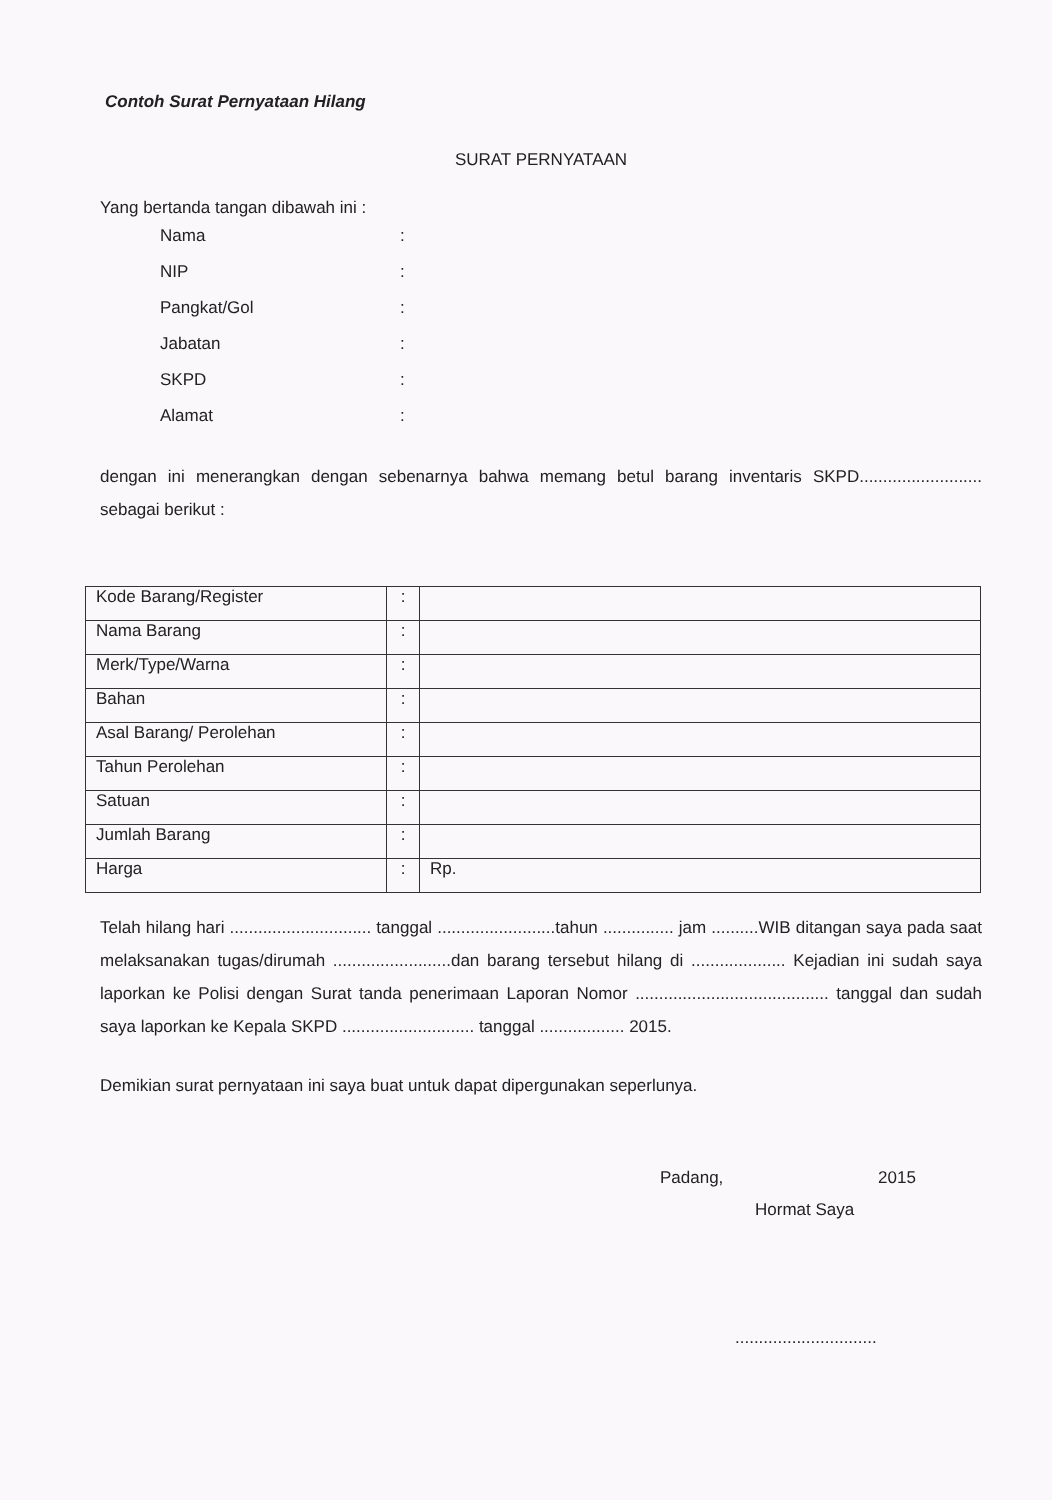Contoh Surat Pernyataan Hilang
SURAT PERNYATAAN
Yang bertanda tangan dibawah ini :
| Nama | : |
| NIP | : |
| Pangkat/Gol | : |
| Jabatan | : |
| SKPD | : |
| Alamat | : |
dengan ini menerangkan dengan sebenarnya bahwa memang betul barang inventaris SKPD.......................... sebagai berikut :
| Kode Barang/Register | : | |
| Nama Barang | : | |
| Merk/Type/Warna | : | |
| Bahan | : | |
| Asal Barang/ Perolehan | : | |
| Tahun Perolehan | : | |
| Satuan | : | |
| Jumlah Barang | : | |
| Harga | : | Rp. |
Telah hilang hari .............................. tanggal .........................tahun ............... jam ..........WIB ditangan saya pada saat melaksanakan tugas/dirumah .........................dan barang tersebut hilang di .................... Kejadian ini sudah saya laporkan ke Polisi dengan Surat tanda penerimaan Laporan Nomor ......................................... tanggal dan sudah saya laporkan ke Kepala SKPD ............................ tanggal .................. 2015.
Demikian surat pernyataan ini saya buat untuk dapat dipergunakan seperlunya.
Padang, 2015
Hormat Saya
..............................